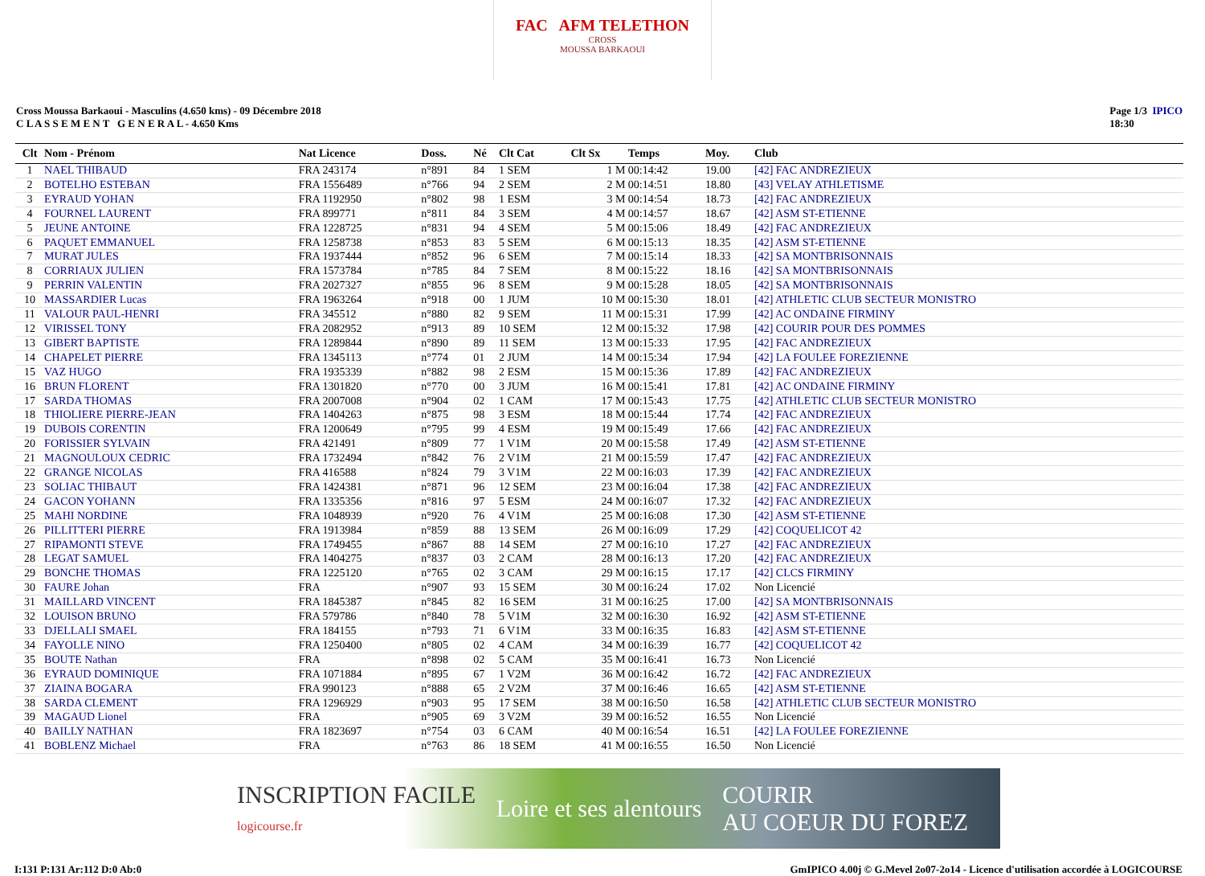FAC AFM TELETHON
CROSS
MOUSSA BARKAOUI
Cross Moussa Barkaoui - Masculins (4.650 kms) - 09 Décembre 2018
C L A S S E M E N T G E N E R A L - 4.650 Kms
Page 1/3 IPICO
18:30
| Clt | Nom - Prénom | Nat Licence | Doss. | Né | Clt Cat | Clt Sx | Temps | Moy. | Club |
| --- | --- | --- | --- | --- | --- | --- | --- | --- | --- |
| 1 | NAEL THIBAUD | FRA 243174 | n°891 | 84 | 1 SEM | 1 M | 00:14:42 | 19.00 | [42] FAC ANDREZIEUX |
| 2 | BOTELHO ESTEBAN | FRA 1556489 | n°766 | 94 | 2 SEM | 2 M | 00:14:51 | 18.80 | [43] VELAY ATHLETISME |
| 3 | EYRAUD YOHAN | FRA 1192950 | n°802 | 98 | 1 ESM | 3 M | 00:14:54 | 18.73 | [42] FAC ANDREZIEUX |
| 4 | FOURNEL LAURENT | FRA 899771 | n°811 | 84 | 3 SEM | 4 M | 00:14:57 | 18.67 | [42] ASM ST-ETIENNE |
| 5 | JEUNE ANTOINE | FRA 1228725 | n°831 | 94 | 4 SEM | 5 M | 00:15:06 | 18.49 | [42] FAC ANDREZIEUX |
| 6 | PAQUET EMMANUEL | FRA 1258738 | n°853 | 83 | 5 SEM | 6 M | 00:15:13 | 18.35 | [42] ASM ST-ETIENNE |
| 7 | MURAT JULES | FRA 1937444 | n°852 | 96 | 6 SEM | 7 M | 00:15:14 | 18.33 | [42] SA MONTBRISONNAIS |
| 8 | CORRIAUX JULIEN | FRA 1573784 | n°785 | 84 | 7 SEM | 8 M | 00:15:22 | 18.16 | [42] SA MONTBRISONNAIS |
| 9 | PERRIN VALENTIN | FRA 2027327 | n°855 | 96 | 8 SEM | 9 M | 00:15:28 | 18.05 | [42] SA MONTBRISONNAIS |
| 10 | MASSARDIER Lucas | FRA 1963264 | n°918 | 00 | 1 JUM | 10 M | 00:15:30 | 18.01 | [42] ATHLETIC CLUB SECTEUR MONISTRO |
| 11 | VALOUR PAUL-HENRI | FRA 345512 | n°880 | 82 | 9 SEM | 11 M | 00:15:31 | 17.99 | [42] AC ONDAINE FIRMINY |
| 12 | VIRISSEL TONY | FRA 2082952 | n°913 | 89 | 10 SEM | 12 M | 00:15:32 | 17.98 | [42] COURIR POUR DES POMMES |
| 13 | GIBERT BAPTISTE | FRA 1289844 | n°890 | 89 | 11 SEM | 13 M | 00:15:33 | 17.95 | [42] FAC ANDREZIEUX |
| 14 | CHAPELET PIERRE | FRA 1345113 | n°774 | 01 | 2 JUM | 14 M | 00:15:34 | 17.94 | [42] LA FOULEE FOREZIENNE |
| 15 | VAZ HUGO | FRA 1935339 | n°882 | 98 | 2 ESM | 15 M | 00:15:36 | 17.89 | [42] FAC ANDREZIEUX |
| 16 | BRUN FLORENT | FRA 1301820 | n°770 | 00 | 3 JUM | 16 M | 00:15:41 | 17.81 | [42] AC ONDAINE FIRMINY |
| 17 | SARDA THOMAS | FRA 2007008 | n°904 | 02 | 1 CAM | 17 M | 00:15:43 | 17.75 | [42] ATHLETIC CLUB SECTEUR MONISTRO |
| 18 | THIOLIERE PIERRE-JEAN | FRA 1404263 | n°875 | 98 | 3 ESM | 18 M | 00:15:44 | 17.74 | [42] FAC ANDREZIEUX |
| 19 | DUBOIS CORENTIN | FRA 1200649 | n°795 | 99 | 4 ESM | 19 M | 00:15:49 | 17.66 | [42] FAC ANDREZIEUX |
| 20 | FORISSIER SYLVAIN | FRA 421491 | n°809 | 77 | 1 V1M | 20 M | 00:15:58 | 17.49 | [42] ASM ST-ETIENNE |
| 21 | MAGNOULOUX CEDRIC | FRA 1732494 | n°842 | 76 | 2 V1M | 21 M | 00:15:59 | 17.47 | [42] FAC ANDREZIEUX |
| 22 | GRANGE NICOLAS | FRA 416588 | n°824 | 79 | 3 V1M | 22 M | 00:16:03 | 17.39 | [42] FAC ANDREZIEUX |
| 23 | SOLIAC THIBAUT | FRA 1424381 | n°871 | 96 | 12 SEM | 23 M | 00:16:04 | 17.38 | [42] FAC ANDREZIEUX |
| 24 | GACON YOHANN | FRA 1335356 | n°816 | 97 | 5 ESM | 24 M | 00:16:07 | 17.32 | [42] FAC ANDREZIEUX |
| 25 | MAHI NORDINE | FRA 1048939 | n°920 | 76 | 4 V1M | 25 M | 00:16:08 | 17.30 | [42] ASM ST-ETIENNE |
| 26 | PILLITTERI PIERRE | FRA 1913984 | n°859 | 88 | 13 SEM | 26 M | 00:16:09 | 17.29 | [42] COQUELICOT 42 |
| 27 | RIPAMONTI STEVE | FRA 1749455 | n°867 | 88 | 14 SEM | 27 M | 00:16:10 | 17.27 | [42] FAC ANDREZIEUX |
| 28 | LEGAT SAMUEL | FRA 1404275 | n°837 | 03 | 2 CAM | 28 M | 00:16:13 | 17.20 | [42] FAC ANDREZIEUX |
| 29 | BONCHE THOMAS | FRA 1225120 | n°765 | 02 | 3 CAM | 29 M | 00:16:15 | 17.17 | [42] CLCS FIRMINY |
| 30 | FAURE Johan | FRA | n°907 | 93 | 15 SEM | 30 M | 00:16:24 | 17.02 | Non Licencié |
| 31 | MAILLARD VINCENT | FRA 1845387 | n°845 | 82 | 16 SEM | 31 M | 00:16:25 | 17.00 | [42] SA MONTBRISONNAIS |
| 32 | LOUISON BRUNO | FRA 579786 | n°840 | 78 | 5 V1M | 32 M | 00:16:30 | 16.92 | [42] ASM ST-ETIENNE |
| 33 | DJELLALI SMAEL | FRA 184155 | n°793 | 71 | 6 V1M | 33 M | 00:16:35 | 16.83 | [42] ASM ST-ETIENNE |
| 34 | FAYOLLE NINO | FRA 1250400 | n°805 | 02 | 4 CAM | 34 M | 00:16:39 | 16.77 | [42] COQUELICOT 42 |
| 35 | BOUTE Nathan | FRA | n°898 | 02 | 5 CAM | 35 M | 00:16:41 | 16.73 | Non Licencié |
| 36 | EYRAUD DOMINIQUE | FRA 1071884 | n°895 | 67 | 1 V2M | 36 M | 00:16:42 | 16.72 | [42] FAC ANDREZIEUX |
| 37 | ZIAINA BOGARA | FRA 990123 | n°888 | 65 | 2 V2M | 37 M | 00:16:46 | 16.65 | [42] ASM ST-ETIENNE |
| 38 | SARDA CLEMENT | FRA 1296929 | n°903 | 95 | 17 SEM | 38 M | 00:16:50 | 16.58 | [42] ATHLETIC CLUB SECTEUR MONISTRO |
| 39 | MAGAUD Lionel | FRA | n°905 | 69 | 3 V2M | 39 M | 00:16:52 | 16.55 | Non Licencié |
| 40 | BAILLY NATHAN | FRA 1823697 | n°754 | 03 | 6 CAM | 40 M | 00:16:54 | 16.51 | [42] LA FOULEE FOREZIENNE |
| 41 | BOBLENZ Michael | FRA | n°763 | 86 | 18 SEM | 41 M | 00:16:55 | 16.50 | Non Licencié |
INSCRIPTION FACILE
logicourse.fr Loire et ses alentours COURIR
AU COEUR DU FOREZ
I:131 P:131 Ar:112 D:0 Ab:0 GmIPICO 4.00j © G.Mevel 2o07-2o14 - Licence d'utilisation accordée à LOGICOURSE